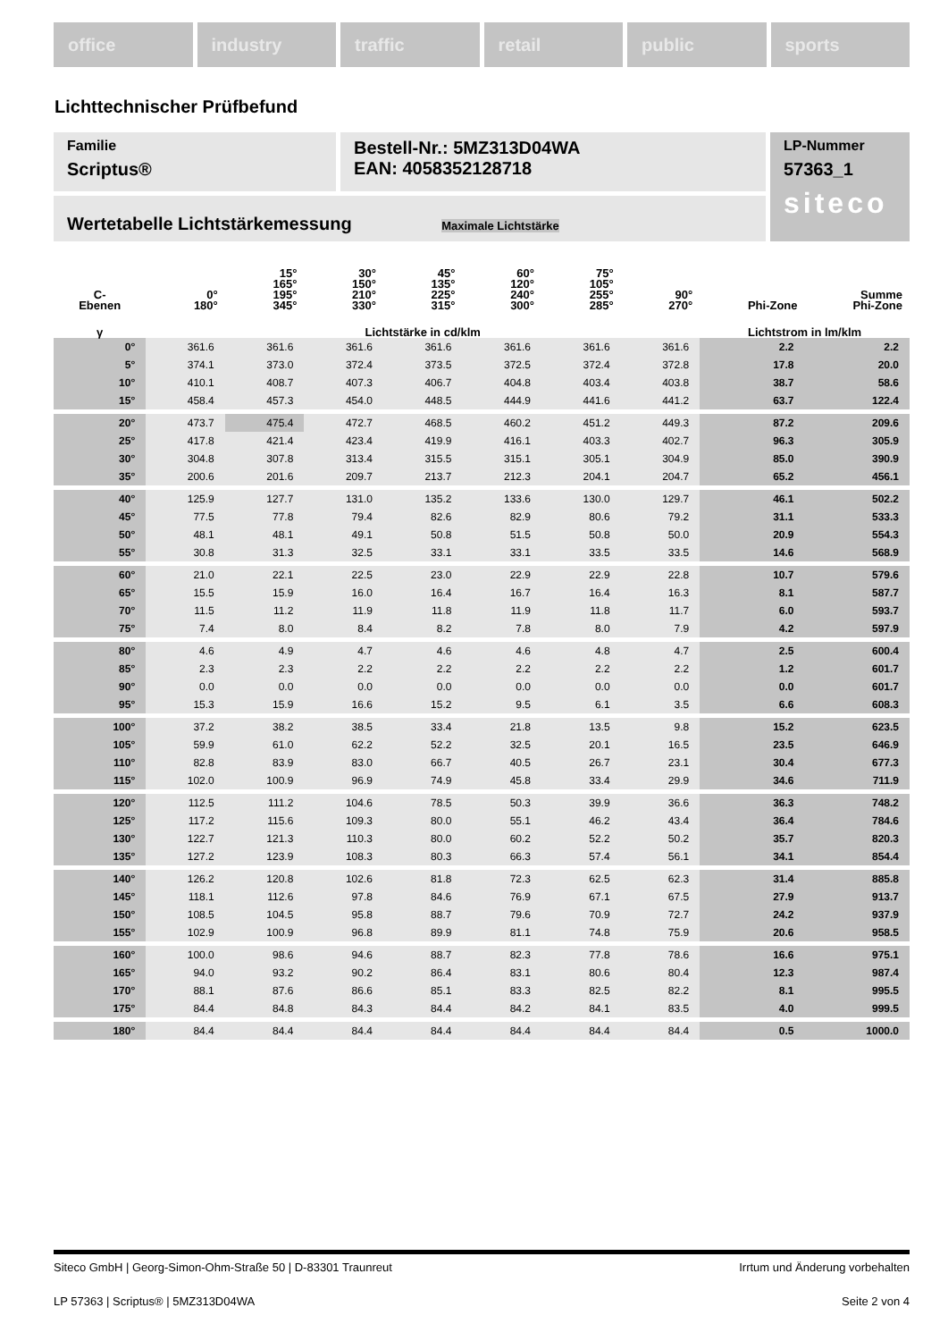office industry traffic retail public sports
Lichttechnischer Prüfbefund
Familie
Scriptus®
Bestell-Nr.: 5MZ313D04WA
EAN: 4058352128718
LP-Nummer
57363_1
siteco
Wertetabelle Lichtstärkemessung Maximale Lichtstärke
| C- Ebenen | 0° 180° | 15° 165° 195° 345° | 30° 150° 210° 330° | 45° 135° 225° 315° | 60° 120° 240° 300° | 75° 105° 255° 285° | 90° 270° | Phi-Zone | Summe Phi-Zone |
| --- | --- | --- | --- | --- | --- | --- | --- | --- | --- |
| γ | Lichtstärke in cd/klm | | | | | | | Lichtstrom in lm/klm | |
| 0° | 361.6 | 361.6 | 361.6 | 361.6 | 361.6 | 361.6 | 361.6 | 2.2 | 2.2 |
| 5° | 374.1 | 373.0 | 372.4 | 373.5 | 372.5 | 372.4 | 372.8 | 17.8 | 20.0 |
| 10° | 410.1 | 408.7 | 407.3 | 406.7 | 404.8 | 403.4 | 403.8 | 38.7 | 58.6 |
| 15° | 458.4 | 457.3 | 454.0 | 448.5 | 444.9 | 441.6 | 441.2 | 63.7 | 122.4 |
| 20° | 473.7 | 475.4 | 472.7 | 468.5 | 460.2 | 451.2 | 449.3 | 87.2 | 209.6 |
| 25° | 417.8 | 421.4 | 423.4 | 419.9 | 416.1 | 403.3 | 402.7 | 96.3 | 305.9 |
| 30° | 304.8 | 307.8 | 313.4 | 315.5 | 315.1 | 305.1 | 304.9 | 85.0 | 390.9 |
| 35° | 200.6 | 201.6 | 209.7 | 213.7 | 212.3 | 204.1 | 204.7 | 65.2 | 456.1 |
| 40° | 125.9 | 127.7 | 131.0 | 135.2 | 133.6 | 130.0 | 129.7 | 46.1 | 502.2 |
| 45° | 77.5 | 77.8 | 79.4 | 82.6 | 82.9 | 80.6 | 79.2 | 31.1 | 533.3 |
| 50° | 48.1 | 48.1 | 49.1 | 50.8 | 51.5 | 50.8 | 50.0 | 20.9 | 554.3 |
| 55° | 30.8 | 31.3 | 32.5 | 33.1 | 33.1 | 33.5 | 33.5 | 14.6 | 568.9 |
| 60° | 21.0 | 22.1 | 22.5 | 23.0 | 22.9 | 22.9 | 22.8 | 10.7 | 579.6 |
| 65° | 15.5 | 15.9 | 16.0 | 16.4 | 16.7 | 16.4 | 16.3 | 8.1 | 587.7 |
| 70° | 11.5 | 11.2 | 11.9 | 11.8 | 11.9 | 11.8 | 11.7 | 6.0 | 593.7 |
| 75° | 7.4 | 8.0 | 8.4 | 8.2 | 7.8 | 8.0 | 7.9 | 4.2 | 597.9 |
| 80° | 4.6 | 4.9 | 4.7 | 4.6 | 4.6 | 4.8 | 4.7 | 2.5 | 600.4 |
| 85° | 2.3 | 2.3 | 2.2 | 2.2 | 2.2 | 2.2 | 2.2 | 1.2 | 601.7 |
| 90° | 0.0 | 0.0 | 0.0 | 0.0 | 0.0 | 0.0 | 0.0 | 0.0 | 601.7 |
| 95° | 15.3 | 15.9 | 16.6 | 15.2 | 9.5 | 6.1 | 3.5 | 6.6 | 608.3 |
| 100° | 37.2 | 38.2 | 38.5 | 33.4 | 21.8 | 13.5 | 9.8 | 15.2 | 623.5 |
| 105° | 59.9 | 61.0 | 62.2 | 52.2 | 32.5 | 20.1 | 16.5 | 23.5 | 646.9 |
| 110° | 82.8 | 83.9 | 83.0 | 66.7 | 40.5 | 26.7 | 23.1 | 30.4 | 677.3 |
| 115° | 102.0 | 100.9 | 96.9 | 74.9 | 45.8 | 33.4 | 29.9 | 34.6 | 711.9 |
| 120° | 112.5 | 111.2 | 104.6 | 78.5 | 50.3 | 39.9 | 36.6 | 36.3 | 748.2 |
| 125° | 117.2 | 115.6 | 109.3 | 80.0 | 55.1 | 46.2 | 43.4 | 36.4 | 784.6 |
| 130° | 122.7 | 121.3 | 110.3 | 80.0 | 60.2 | 52.2 | 50.2 | 35.7 | 820.3 |
| 135° | 127.2 | 123.9 | 108.3 | 80.3 | 66.3 | 57.4 | 56.1 | 34.1 | 854.4 |
| 140° | 126.2 | 120.8 | 102.6 | 81.8 | 72.3 | 62.5 | 62.3 | 31.4 | 885.8 |
| 145° | 118.1 | 112.6 | 97.8 | 84.6 | 76.9 | 67.1 | 67.5 | 27.9 | 913.7 |
| 150° | 108.5 | 104.5 | 95.8 | 88.7 | 79.6 | 70.9 | 72.7 | 24.2 | 937.9 |
| 155° | 102.9 | 100.9 | 96.8 | 89.9 | 81.1 | 74.8 | 75.9 | 20.6 | 958.5 |
| 160° | 100.0 | 98.6 | 94.6 | 88.7 | 82.3 | 77.8 | 78.6 | 16.6 | 975.1 |
| 165° | 94.0 | 93.2 | 90.2 | 86.4 | 83.1 | 80.6 | 80.4 | 12.3 | 987.4 |
| 170° | 88.1 | 87.6 | 86.6 | 85.1 | 83.3 | 82.5 | 82.2 | 8.1 | 995.5 |
| 175° | 84.4 | 84.8 | 84.3 | 84.4 | 84.2 | 84.1 | 83.5 | 4.0 | 999.5 |
| 180° | 84.4 | 84.4 | 84.4 | 84.4 | 84.4 | 84.4 | 84.4 | 0.5 | 1000.0 |
Siteco GmbH | Georg-Simon-Ohm-Straße 50 | D-83301 Traunreut Irrtum und Änderung vorbehalten
LP 57363 | Scriptus® | 5MZ313D04WA Seite 2 von 4